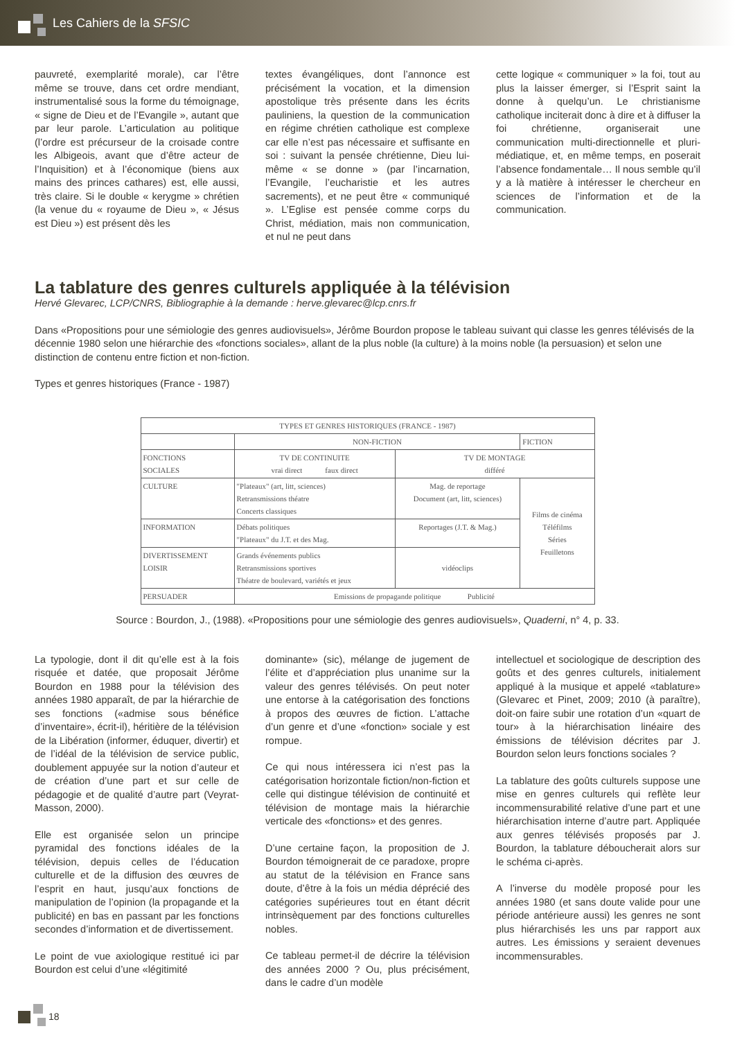Les Cahiers de la SFSIC
pauvreté, exemplarité morale), car l’être même se trouve, dans cet ordre mendiant, instrumentalisé sous la forme du témoignage, « signe de Dieu et de l’Evangile », autant que par leur parole. L’articulation au politique (l’ordre est précurseur de la croisade contre les Albigeois, avant que d’être acteur de l’Inquisition) et à l’économique (biens aux mains des princes cathares) est, elle aussi, très claire. Si le double « kerygme » chrétien (la venue du « royaume de Dieu », « Jésus est Dieu ») est présent dès les
textes évangéliques, dont l’annonce est précisément la vocation, et la dimension apostolique très présente dans les écrits pauliniens, la question de la communication en régime chrétien catholique est complexe car elle n’est pas nécessaire et suffisante en soi : suivant la pensée chrétienne, Dieu lui-même « se donne » (par l’incarnation, l’Evangile, l’eucharistie et les autres sacrements), et ne peut être « communiqué ». L’Eglise est pensée comme corps du Christ, médiation, mais non communication, et nul ne peut dans
cette logique « communiquer » la foi, tout au plus la laisser émerger, si l’Esprit saint la donne à quelqu’un. Le christianisme catholique inciterait donc à dire et à diffuser la foi chrétienne, organiserait une communication multi-directionnelle et pluri-médiatique, et, en même temps, en poserait l’absence fondamentale… Il nous semble qu’il y a là matière à intéresser le chercheur en sciences de l’information et de la communication.
La tablature des genres culturels appliquée à la télévision
Hervé Glevarec, LCP/CNRS, Bibliographie à la demande : herve.glevarec@lcp.cnrs.fr
Dans «Propositions pour une sémiologie des genres audiovisuels», Jérôme Bourdon propose le tableau suivant qui classe les genres télévisés de la décennie 1980 selon une hiérarchie des «fonctions sociales», allant de la plus noble (la culture) à la moins noble (la persuasion) et selon une distinction de contenu entre fiction et non-fiction.
Types et genres historiques (France - 1987)
| TYPES ET GENRES HISTORIQUES (FRANCE - 1987) | | | |
| | NON-FICTION | | FICTION |
| FONCTIONS SOCIALES | TV DE CONTINUITE vrai direct faux direct | TV DE MONTAGE différé | |
| CULTURE | "Plateaux" (art, litt, sciences) Retransmissions théatre Concerts classiques | Mag. de reportage Document (art, litt, sciences) | Films de cinéma Téléfilms Séries Feuilletons |
| INFORMATION | Débats politiques "Plateaux" du J.T. et des Mag. | Reportages (J.T. & Mag.) | |
| DIVERTISSEMENT LOISIR | Grands événements publics Retransmissions sportives Théatre de boulevard, variétés et jeux | vidéoclips | |
| PERSUADER | Emissions de propagande politique Publicité | | |
Source : Bourdon, J., (1988). «Propositions pour une sémiologie des genres audiovisuels», Quaderni, n° 4, p. 33.
La typologie, dont il dit qu’elle est à la fois risquée et datée, que proposait Jérôme Bourdon en 1988 pour la télévision des années 1980 apparaît, de par la hiérarchie de ses fonctions («admise sous bénéfice d’inventaire», écrit-il), héritière de la télévision de la Libération (informer, éduquer, divertir) et de l’idéal de la télévision de service public, doublement appuyée sur la notion d’auteur et de création d’une part et sur celle de pédagogie et de qualité d’autre part (Veyrat-Masson, 2000).
Elle est organisée selon un principe pyramidal des fonctions idéales de la télévision, depuis celles de l’éducation culturelle et de la diffusion des œuvres de l’esprit en haut, jusqu’aux fonctions de manipulation de l’opinion (la propagande et la publicité) en bas en passant par les fonctions secondes d’information et de divertissement.
Le point de vue axiologique restitué ici par Bourdon est celui d’une «légitimité
dominante» (sic), mélange de jugement de l’élite et d’appréciation plus unanime sur la valeur des genres télévisés. On peut noter une entorse à la catégorisation des fonctions à propos des œuvres de fiction. L’attache d’un genre et d’une «fonction» sociale y est rompue.
Ce qui nous intéressera ici n’est pas la catégorisation horizontale fiction/non-fiction et celle qui distingue télévision de continuité et télévision de montage mais la hiérarchie verticale des «fonctions» et des genres.
D’une certaine façon, la proposition de J. Bourdon témoignerait de ce paradoxe, propre au statut de la télévision en France sans doute, d’être à la fois un média déprécié des catégories supérieures tout en étant décrit intrinsèquement par des fonctions culturelles nobles.
Ce tableau permet-il de décrire la télévision des années 2000 ? Ou, plus précisément, dans le cadre d’un modèle
intellectuel et sociologique de description des goûts et des genres culturels, initialement appliqué à la musique et appelé «tablature» (Glevarec et Pinet, 2009; 2010 (à paraître), doit-on faire subir une rotation d’un «quart de tour» à la hiérarchisation linéaire des émissions de télévision décrites par J. Bourdon selon leurs fonctions sociales ?
La tablature des goûts culturels suppose une mise en genres culturels qui reflète leur incommensurabilité relative d’une part et une hiérarchisation interne d’autre part. Appliquée aux genres télévisés proposés par J. Bourdon, la tablature déboucherait alors sur le schéma ci-après.
A l’inverse du modèle proposé pour les années 1980 (et sans doute valide pour une période antérieure aussi) les genres ne sont plus hiérarchisés les uns par rapport aux autres. Les émissions y seraient devenues incommensurables.
18